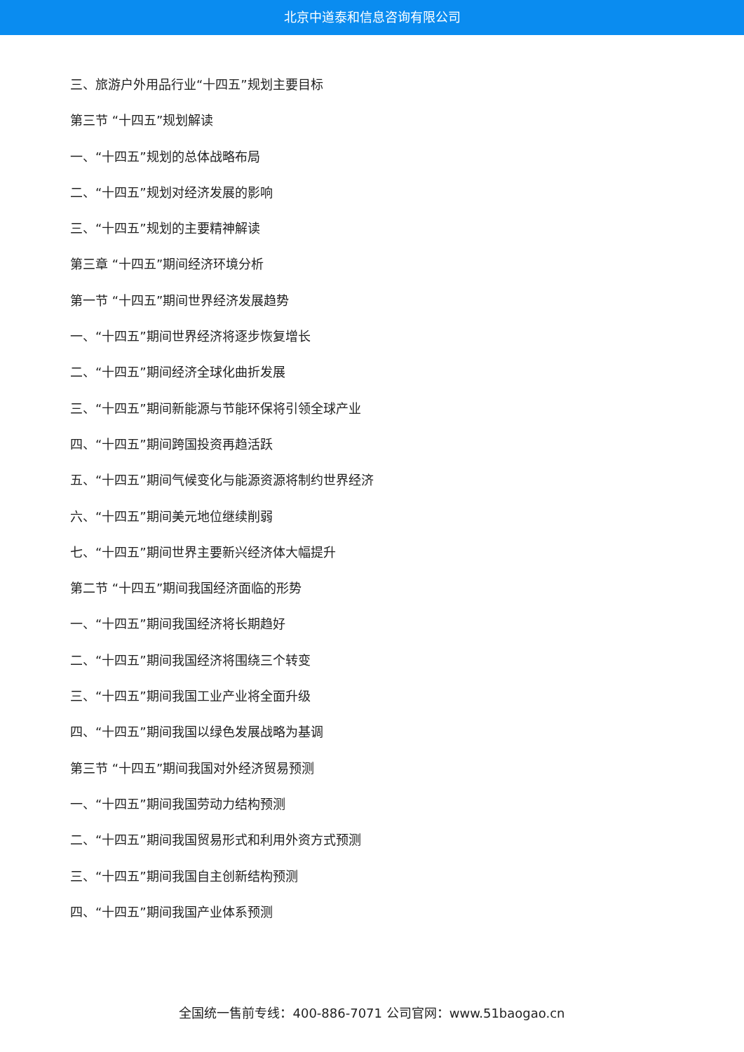北京中道泰和信息咨询有限公司
三、旅游户外用品行业“十四五”规划主要目标
第三节 “十四五”规划解读
一、“十四五”规划的总体战略布局
二、“十四五”规划对经济发展的影响
三、“十四五”规划的主要精神解读
第三章 “十四五”期间经济环境分析
第一节 “十四五”期间世界经济发展趋势
一、“十四五”期间世界经济将逐步恢复增长
二、“十四五”期间经济全球化曲折发展
三、“十四五”期间新能源与节能环保将引领全球产业
四、“十四五”期间跨国投资再趋活跃
五、“十四五”期间气候变化与能源资源将制约世界经济
六、“十四五”期间美元地位继续削弱
七、“十四五”期间世界主要新兴经济体大幅提升
第二节 “十四五”期间我国经济面临的形势
一、“十四五”期间我国经济将长期趋好
二、“十四五”期间我国经济将围绕三个转变
三、“十四五”期间我国工业产业将全面升级
四、“十四五”期间我国以绿色发展战略为基调
第三节 “十四五”期间我国对外经济贸易预测
一、“十四五”期间我国劳动力结构预测
二、“十四五”期间我国贸易形式和利用外资方式预测
三、“十四五”期间我国自主创新结构预测
四、“十四五”期间我国产业体系预测
全国统一售前专线：400-886-7071 公司官网：www.51baogao.cn